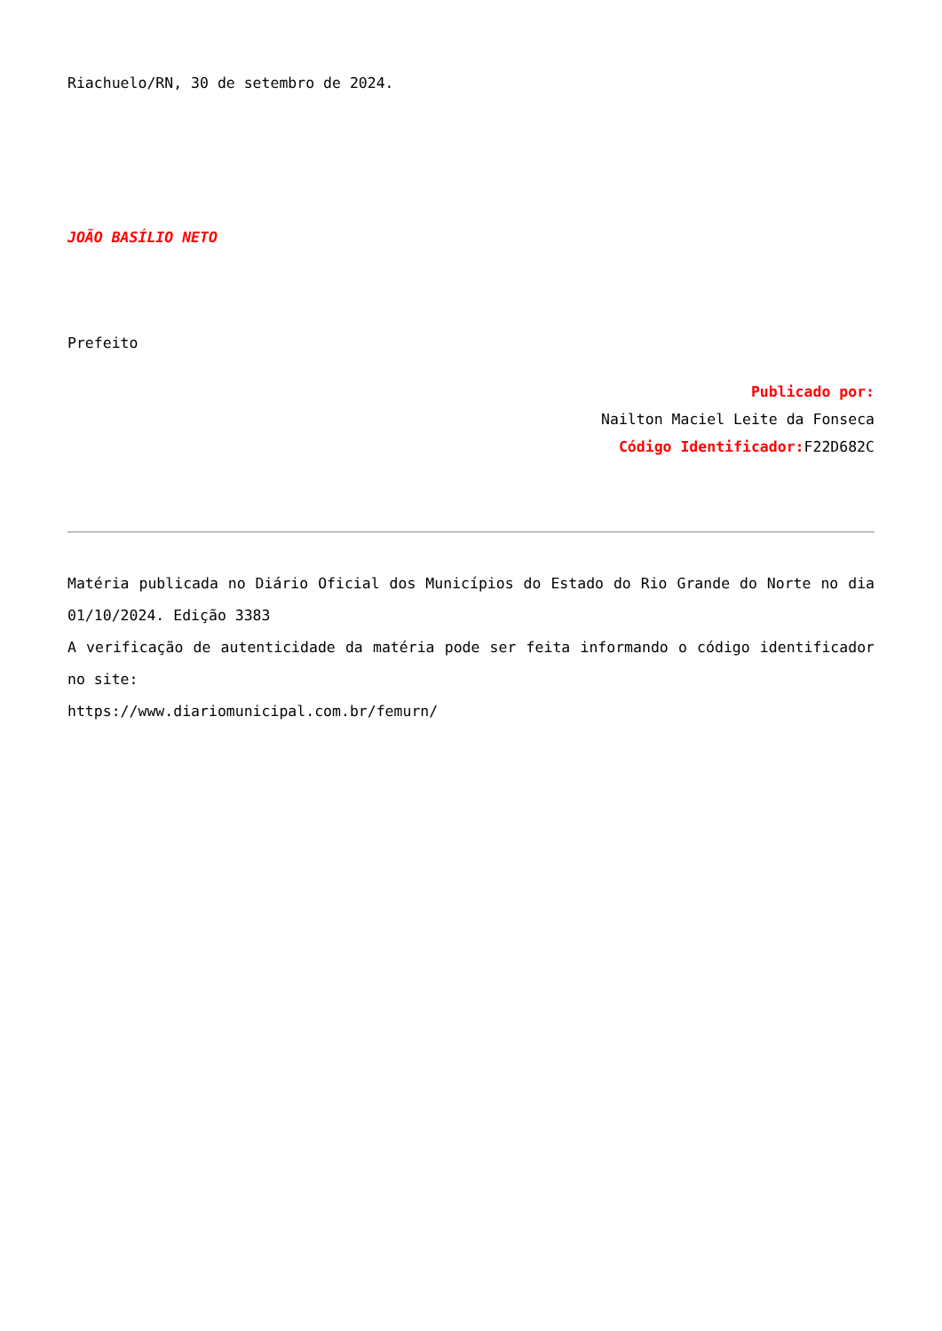Riachuelo/RN, 30 de setembro de 2024.
JOÃO BASÍLIO NETO
Prefeito
Publicado por:
Nailton Maciel Leite da Fonseca
Código Identificador: F22D682C
Matéria publicada no Diário Oficial dos Municípios do Estado do Rio Grande do Norte no dia 01/10/2024. Edição 3383
A verificação de autenticidade da matéria pode ser feita informando o código identificador no site:
https://www.diariomunicipal.com.br/femurn/